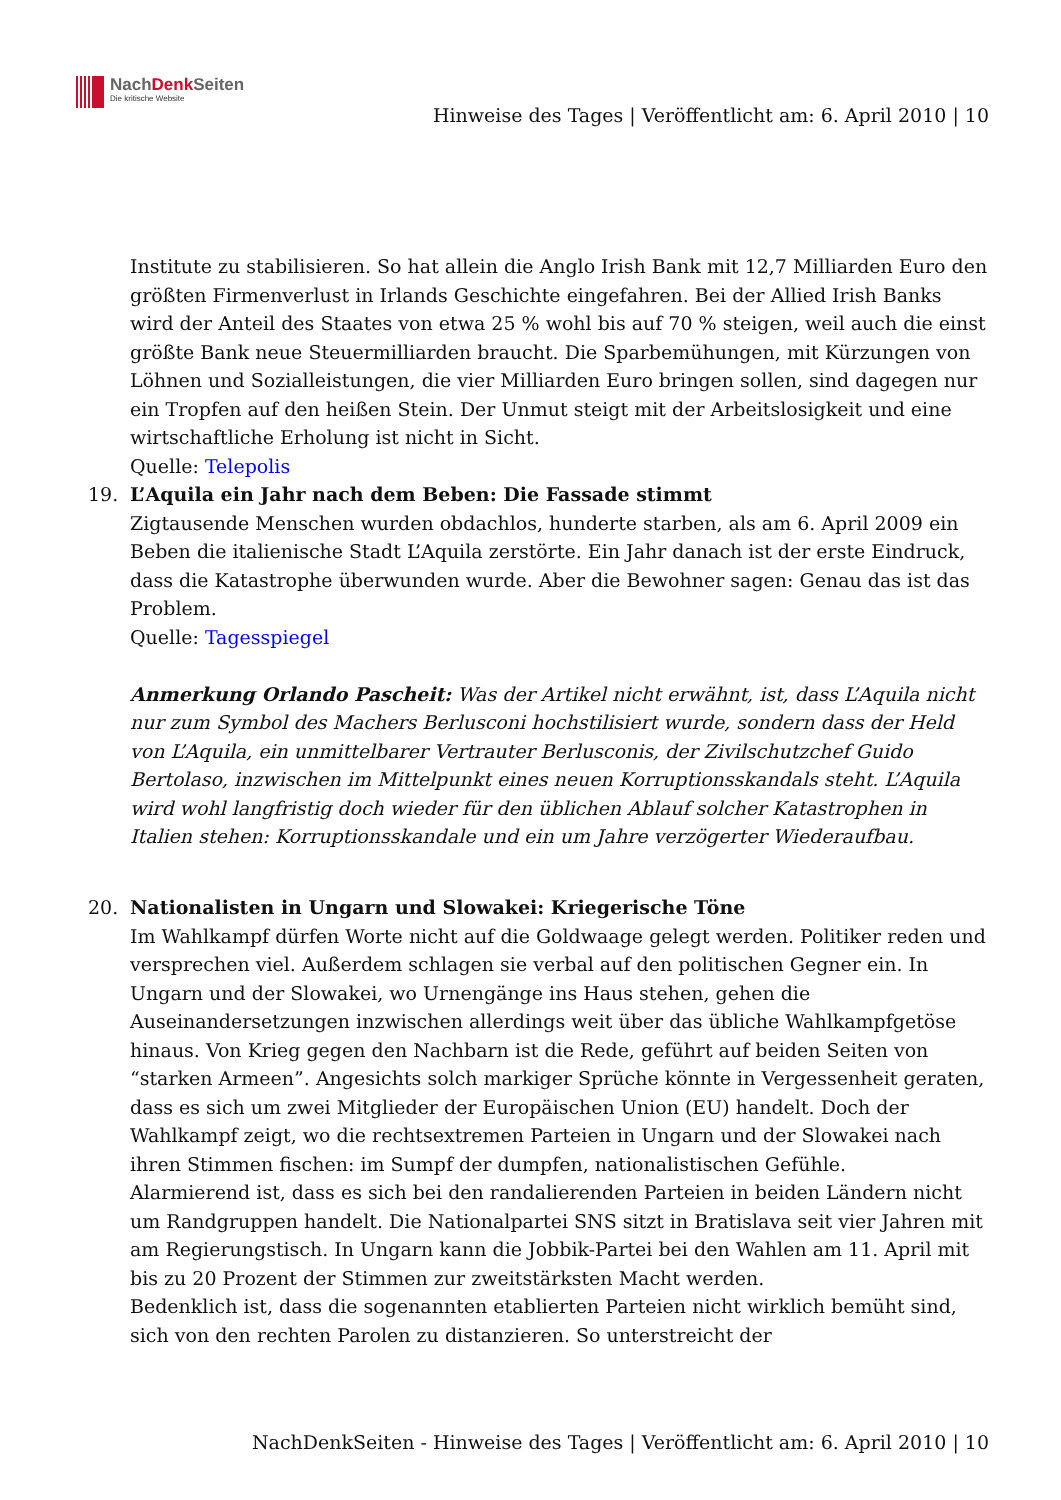NachDenk Seiten
Die kritische Website
Hinweise des Tages | Veröffentlicht am: 6. April 2010 | 10
Institute zu stabilisieren. So hat allein die Anglo Irish Bank mit 12,7 Milliarden Euro den größten Firmenverlust in Irlands Geschichte eingefahren. Bei der Allied Irish Banks wird der Anteil des Staates von etwa 25 % wohl bis auf 70 % steigen, weil auch die einst größte Bank neue Steuermilliarden braucht. Die Sparbemühungen, mit Kürzungen von Löhnen und Sozialleistungen, die vier Milliarden Euro bringen sollen, sind dagegen nur ein Tropfen auf den heißen Stein. Der Unmut steigt mit der Arbeitslosigkeit und eine wirtschaftliche Erholung ist nicht in Sicht.
Quelle: Telepolis
19. L’Aquila ein Jahr nach dem Beben: Die Fassade stimmt
Zigtausende Menschen wurden obdachlos, hunderte starben, als am 6. April 2009 ein Beben die italienische Stadt L’Aquila zerstörte. Ein Jahr danach ist der erste Eindruck, dass die Katastrophe überwunden wurde. Aber die Bewohner sagen: Genau das ist das Problem.
Quelle: Tagesspiegel
Anmerkung Orlando Pascheit: Was der Artikel nicht erwähnt, ist, dass L’Aquila nicht nur zum Symbol des Machers Berlusconi hochstilisiert wurde, sondern dass der Held von L’Aquila, ein unmittelbarer Vertrauter Berlusconis, der Zivilschutzchef Guido Bertolaso, inzwischen im Mittelpunkt eines neuen Korruptionsskandals steht. L’Aquila wird wohl langfristig doch wieder für den üblichen Ablauf solcher Katastrophen in Italien stehen: Korruptionsskandale und ein um Jahre verzögerter Wiederaufbau.
20. Nationalisten in Ungarn und Slowakei: Kriegerische Töne
Im Wahlkampf dürfen Worte nicht auf die Goldwaage gelegt werden. Politiker reden und versprechen viel. Außerdem schlagen sie verbal auf den politischen Gegner ein. In Ungarn und der Slowakei, wo Urnengänge ins Haus stehen, gehen die Auseinandersetzungen inzwischen allerdings weit über das übliche Wahlkampfgetöse hinaus. Von Krieg gegen den Nachbarn ist die Rede, geführt auf beiden Seiten von “starken Armeen”. Angesichts solch markiger Sprüche könnte in Vergessenheit geraten, dass es sich um zwei Mitglieder der Europäischen Union (EU) handelt. Doch der Wahlkampf zeigt, wo die rechtsextremen Parteien in Ungarn und der Slowakei nach ihren Stimmen fischen: im Sumpf der dumpfen, nationalistischen Gefühle.
Alarmierend ist, dass es sich bei den randalierenden Parteien in beiden Ländern nicht um Randgruppen handelt. Die Nationalpartei SNS sitzt in Bratislava seit vier Jahren mit am Regierungstisch. In Ungarn kann die Jobbik-Partei bei den Wahlen am 11. April mit bis zu 20 Prozent der Stimmen zur zweitstärksten Macht werden.
Bedenklich ist, dass die sogenannten etablierten Parteien nicht wirklich bemüht sind, sich von den rechten Parolen zu distanzieren. So unterstreicht der
NachDenkSeiten - Hinweise des Tages | Veröffentlicht am: 6. April 2010 | 10